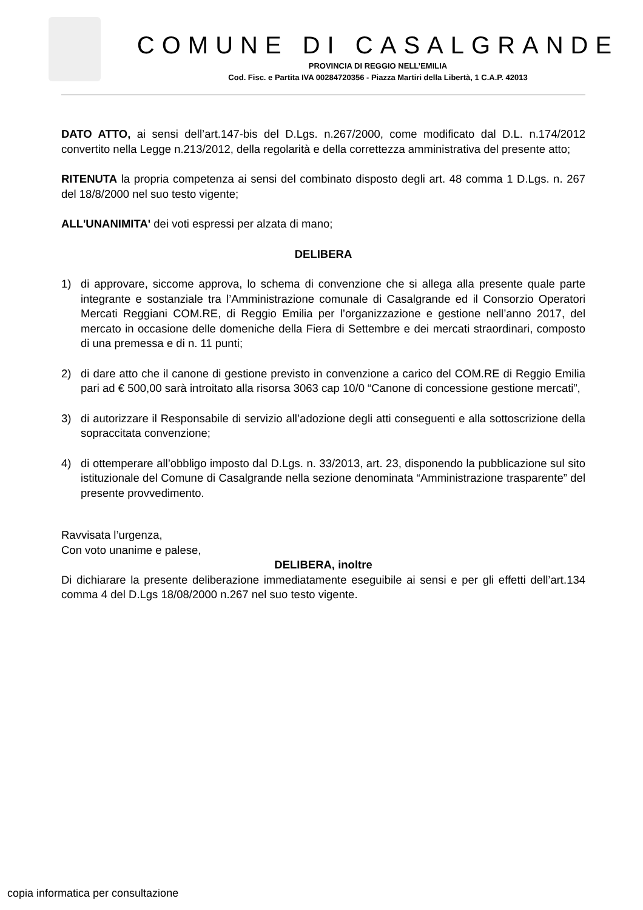COMUNE DI CASALGRANDE
PROVINCIA DI REGGIO NELL’EMILIA
Cod. Fisc. e Partita IVA 00284720356 - Piazza Martiri della Libertà, 1 C.A.P. 42013
DATO ATTO, ai sensi dell’art.147-bis del D.Lgs. n.267/2000, come modificato dal D.L. n.174/2012 convertito nella Legge n.213/2012, della regolarità e della correttezza amministrativa del presente atto;
RITENUTA la propria competenza ai sensi del combinato disposto degli art. 48 comma 1 D.Lgs. n. 267 del 18/8/2000 nel suo testo vigente;
ALL'UNANIMITA' dei voti espressi per alzata di mano;
DELIBERA
1) di approvare, siccome approva, lo schema di convenzione che si allega alla presente quale parte integrante e sostanziale tra l’Amministrazione comunale di Casalgrande ed il Consorzio Operatori Mercati Reggiani COM.RE, di Reggio Emilia per l’organizzazione e gestione nell’anno 2017, del mercato in occasione delle domeniche della Fiera di Settembre e dei mercati straordinari, composto di una premessa e di n. 11 punti;
2) di dare atto che il canone di gestione previsto in convenzione a carico del COM.RE di Reggio Emilia pari ad € 500,00 sarà introitato alla risorsa 3063 cap 10/0 “Canone di concessione gestione mercati”,
3) di autorizzare il Responsabile di servizio all’adozione degli atti conseguenti e alla sottoscrizione della sopraccitata convenzione;
4) di ottemperare all’obbligo imposto dal D.Lgs. n. 33/2013, art. 23, disponendo la pubblicazione sul sito istituzionale del Comune di Casalgrande nella sezione denominata “Amministrazione trasparente” del presente provvedimento.
Ravvisata l’urgenza,
Con voto unanime e palese,
DELIBERA, inoltre
Di dichiarare la presente deliberazione immediatamente eseguibile ai sensi e per gli effetti dell’art.134 comma 4 del D.Lgs 18/08/2000 n.267 nel suo testo vigente.
copia informatica per consultazione